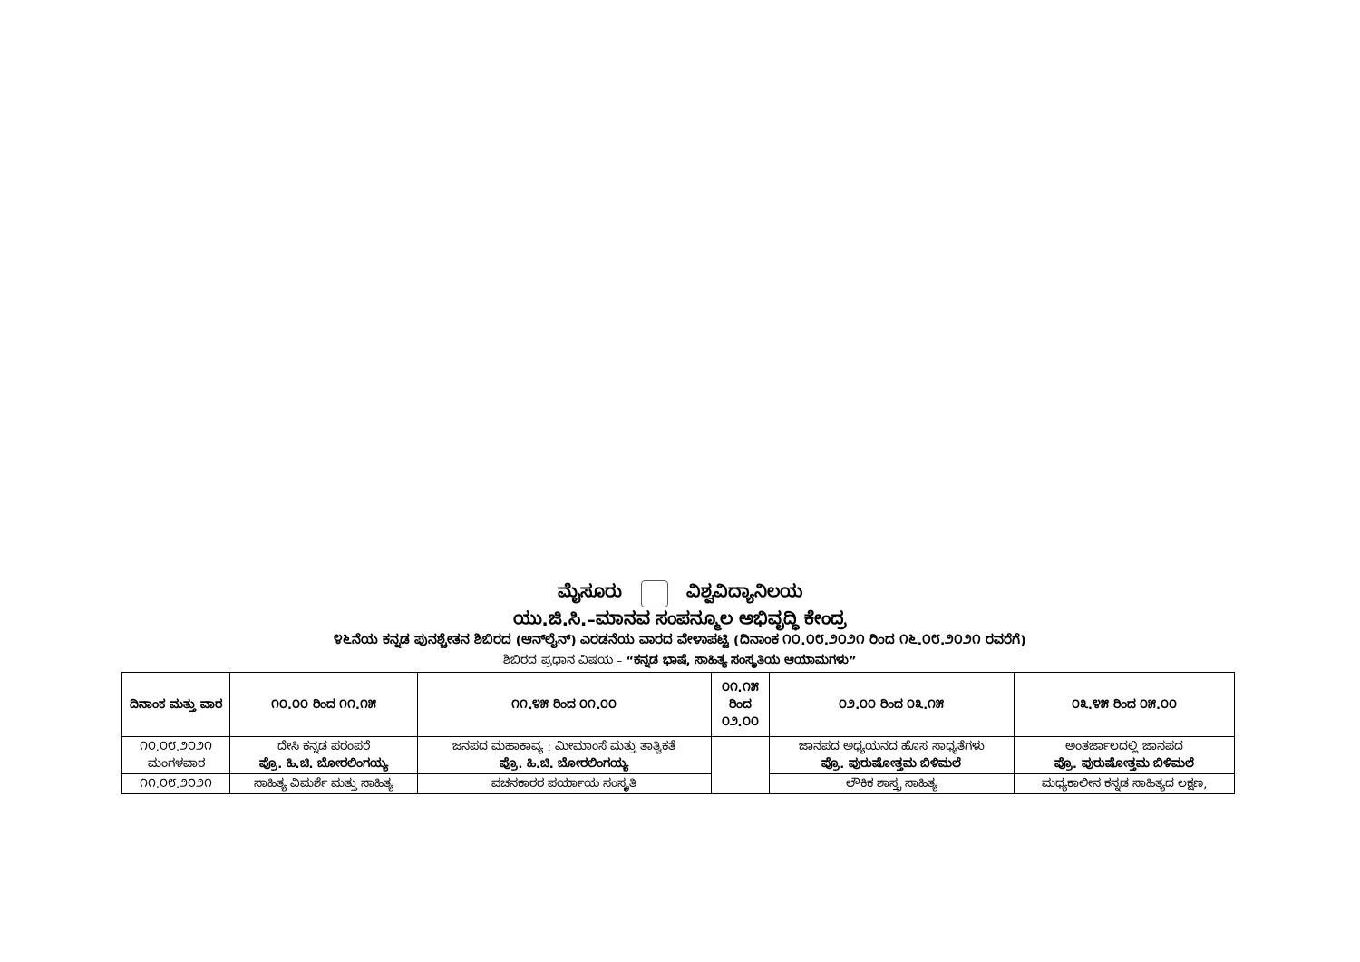ಮೈಸೂರು ವಿಶ್ವವಿದ್ಯಾನಿಲಯ
ಯು.ಜಿ.ಸಿ.–ಮಾನವ ಸಂಪನ್ಮೂಲ ಅಭಿವೃದ್ಧಿ ಕೇಂದ್ರ
೪೬ನೆಯ ಕನ್ನಡ ಪುನಶ್ಚೇತನ ಶಿಬಿರದ (ಆನ್‌ಲೈನ್) ಎರಡನೆಯ ವಾರದ ವೇಳಾಪಟ್ಟಿ (ದಿನಾಂಕ ೧೦.೦೮.೨೦೨೧ ರಿಂದ ೧೬.೦೮.೨೦೨೧ ರವರೆಗೆ)
ಶಿಬಿರದ ಪ್ರಧಾನ ವಿಷಯ – “ಕನ್ನಡ ಭಾಷೆ, ಸಾಹಿತ್ಯ ಸಂಸ್ಕೃತಿಯ ಆಯಾಮಗಳು”
| ದಿನಾಂಕ ಮತ್ತು ವಾರ | ೧೦.೦೦ ರಿಂದ ೧೧.೧೫ | ೧೧.೪೫ ರಿಂದ ೦೧.೦೦ | ೦೧.೧೫ ರಿಂದ ೦೨.೦೦ | ೦೨.೦೦ ರಿಂದ ೦೩.೧೫ | ೦೩.೪೫ ರಿಂದ ೦೫.೦೦ |
| --- | --- | --- | --- | --- | --- |
| ೧೦.೦೮.೨೦೨೧ ಮಂಗಳವಾರ | ದೇಸಿ ಕನ್ನಡ ಪರಂಪರೆ ಪ್ರೊ. ಹಿ.ಚಿ. ಬೋರಲಿಂಗಯ್ಯ | ಜನಪದ ಮಹಾಕಾವ್ಯ : ಮೀಮಾಂಸೆ ಮತ್ತು ತಾತ್ವಿಕತೆ ಪ್ರೊ. ಹಿ.ಚಿ. ಬೋರಲಿಂಗಯ್ಯ | | ಜಾನಪದ ಅಧ್ಯಯನದ ಹೊಸ ಸಾಧ್ಯತೆಗಳು ಪ್ರೊ. ಪುರುಷೋತ್ತಮ ಬಿಳಿಮಲೆ | ಅಂತರ್ಜಾಲದಲ್ಲಿ ಜಾನಪದ ಪ್ರೊ. ಪುರುಷೋತ್ತಮ ಬಿಳಿಮಲೆ |
| ೧೧.೦೮.೨೦೨೧ | ಸಾಹಿತ್ಯ ವಿಮರ್ಶೆ ಮತ್ತು ಸಾಹಿತ್ಯ | ವಚನಕಾರರ ಪರ್ಯಾಯ ಸಂಸ್ಕೃತಿ | | ಲೌಕಿಕ ಶಾಸ್ತ್ರ ಸಾಹಿತ್ಯ | ಮಧ್ಯಕಾಲೀನ ಕನ್ನಡ ಸಾಹಿತ್ಯದ ಲಕ್ಷಣ, |